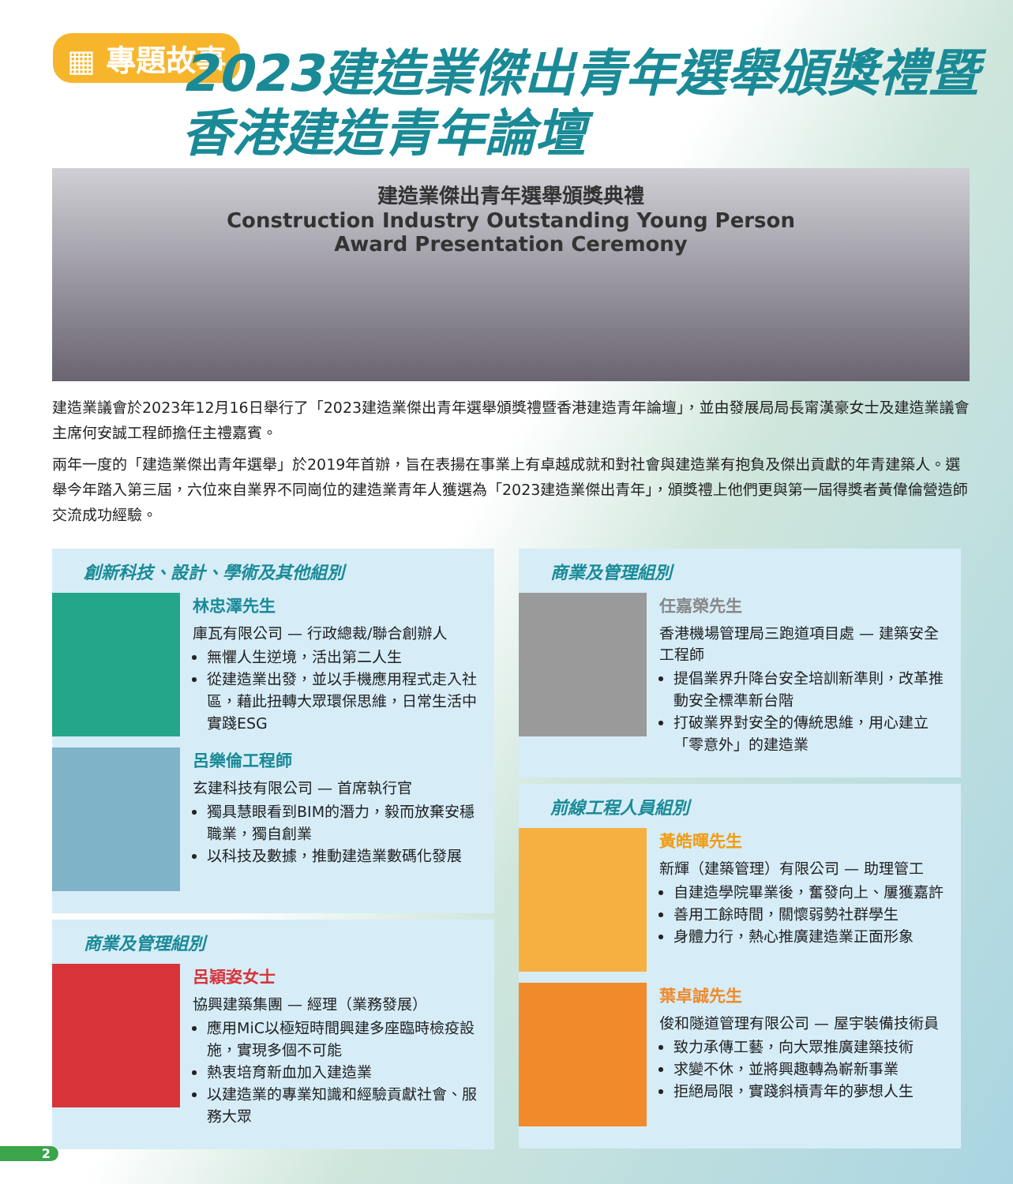▦ 專題故事
2023建造業傑出青年選舉頒獎禮暨
香港建造青年論壇
建造業傑出青年選舉頒獎典禮
Construction Industry Outstanding Young Person
Award Presentation Ceremony
建造業議會於2023年12月16日舉行了「2023建造業傑出青年選舉頒獎禮暨香港建造青年論壇」，並由發展局局長甯漢豪女士及建造業議會主席何安誠工程師擔任主禮嘉賓。
兩年一度的「建造業傑出青年選舉」於2019年首辦，旨在表揚在事業上有卓越成就和對社會與建造業有抱負及傑出貢獻的年青建築人。選舉今年踏入第三屆，六位來自業界不同崗位的建造業青年人獲選為「2023建造業傑出青年」，頒獎禮上他們更與第一屆得獎者黃偉倫營造師交流成功經驗。
創新科技、設計、學術及其他組別
林忠澤先生
庫瓦有限公司 — 行政總裁/聯合創辦人
無懼人生逆境，活出第二人生
從建造業出發，並以手機應用程式走入社區，藉此扭轉大眾環保思維，日常生活中實踐ESG
呂樂倫工程師
玄建科技有限公司 — 首席執行官
獨具慧眼看到BIM的潛力，毅而放棄安穩職業，獨自創業
以科技及數據，推動建造業數碼化發展
商業及管理組別
呂穎姿女士
協興建築集團 — 經理（業務發展）
應用MiC以極短時間興建多座臨時檢疫設施，實現多個不可能
熱衷培育新血加入建造業
以建造業的專業知識和經驗貢獻社會、服務大眾
商業及管理組別
任嘉榮先生
香港機場管理局三跑道項目處 — 建築安全工程師
提倡業界升降台安全培訓新準則，改革推動安全標準新台階
打破業界對安全的傳統思維，用心建立「零意外」的建造業
前線工程人員組別
黃皓暉先生
新輝（建築管理）有限公司 — 助理管工
自建造學院畢業後，奮發向上、屢獲嘉許
善用工餘時間，關懷弱勢社群學生
身體力行，熱心推廣建造業正面形象
葉卓誠先生
俊和隧道管理有限公司 — 屋宇裝備技術員
致力承傳工藝，向大眾推廣建築技術
求變不休，並將興趣轉為嶄新事業
拒絕局限，實踐斜槓青年的夢想人生
2